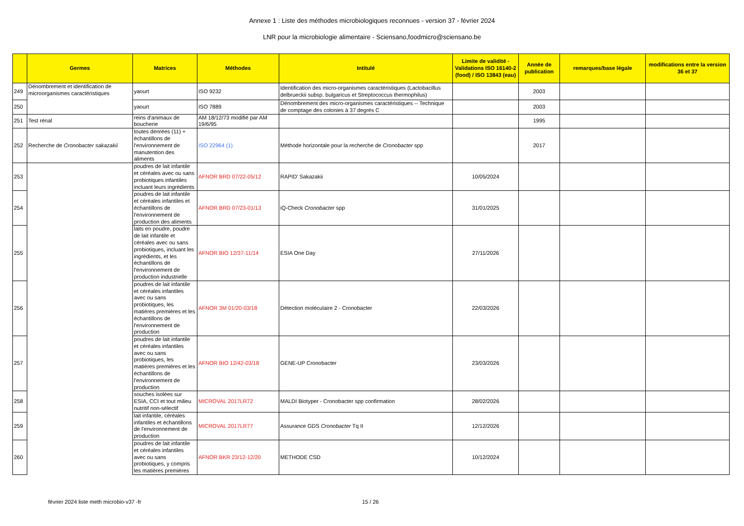Annexe 1 : Liste des méthodes microbiologiques reconnues - version 37 - février 2024
LNR pour la microbiologie alimentaire - Sciensano,foodmicro@sciensano.be
| | Germes | Matrices | Méthodes | Intitulé | Limite de validité - Validations ISO 16140-2 (food) / ISO 13843 (eau) | Année de publication | remarques/base légale | modifications entre la version 36 et 37 |
| --- | --- | --- | --- | --- | --- | --- | --- | --- |
| 249 | Dénombrement et identification de microorganismes caractéristiques | yaourt | ISO 9232 | Identification des micro-organismes caractéristiques (Lactobacillus delbrueckii subsp. bulgaricus et Streptococcus thermophilus) | | 2003 | | |
| 250 | | yaourt | ISO 7889 | Dénombrement des micro-organismes caractéristiques -- Technique de comptage des colonies à 37 degrés C | | 2003 | | |
| 251 | Test rénal | reins d'animaux de boucherie | AM 18/12/73 modifié par AM 19/6/95 | | | 1995 | | |
| 252 | Recherche de Cronobacter sakazakii | toutes denrées (11) + échantillons de l'environnement de manutention des aliments | ISO 22964 (1) | Méthode horizontale pour la recherche de Cronobacter spp | | 2017 | | |
| 253 | | poudres de lait infantile et céréales avec ou sans probiotiques infantiles incluant leurs ingrédients | AFNOR BRD 07/22-05/12 | RAPID' Sakazakii | 10/05/2024 | | | |
| 254 | | poudres de lait infantile et céréales infantiles et échantillons de l'environnement de production des aliments | AFNOR BRD 07/23-01/13 | iQ-Check Cronobacter spp | 31/01/2025 | | | |
| 255 | | laits en poudre, poudre de lait infantile et céréales avec ou sans probiotiques, incluant les ingrédients, et les échantillons de l'environnement de production industrielle | AFNOR BIO 12/37-11/14 | ESIA One Day | 27/11/2026 | | | |
| 256 | | poudres de lait infantile et céréales infantiles avec ou sans probiotiques, les matières premières et les échantillons de l'environnement de production | AFNOR 3M 01/20-03/18 | Détection moléculaire 2 - Cronobacter | 22/03/2026 | | | |
| 257 | | poudres de lait infantile et céréales infantiles avec ou sans probiotiques, les matières premières et les échantillons de l'environnement de production | AFNOR BIO 12/42-03/18 | GENE-UP Cronobacter | 23/03/2026 | | | |
| 258 | | souches isolées sur ESIA, CCI et tout milieu nutritif non-sélectif | MICROVAL 2017LR72 | MALDI Biotyper - Cronobacter spp confirmation | 28/02/2026 | | | |
| 259 | | lait infantile, céréales infantiles et échantillons de l'environnement de production | MICROVAL 2017LR77 | Assurance GDS Cronobacter Tq II | 12/12/2026 | | | |
| 260 | | poudres de lait infantile et céréales infantiles avec ou sans probiotiques, y compris les matières premières | AFNOR BKR 23/12-12/20 | METHODE CSD | 10/12/2024 | | | |
février 2024 liste meth microbio-v37 -fr 15 / 26